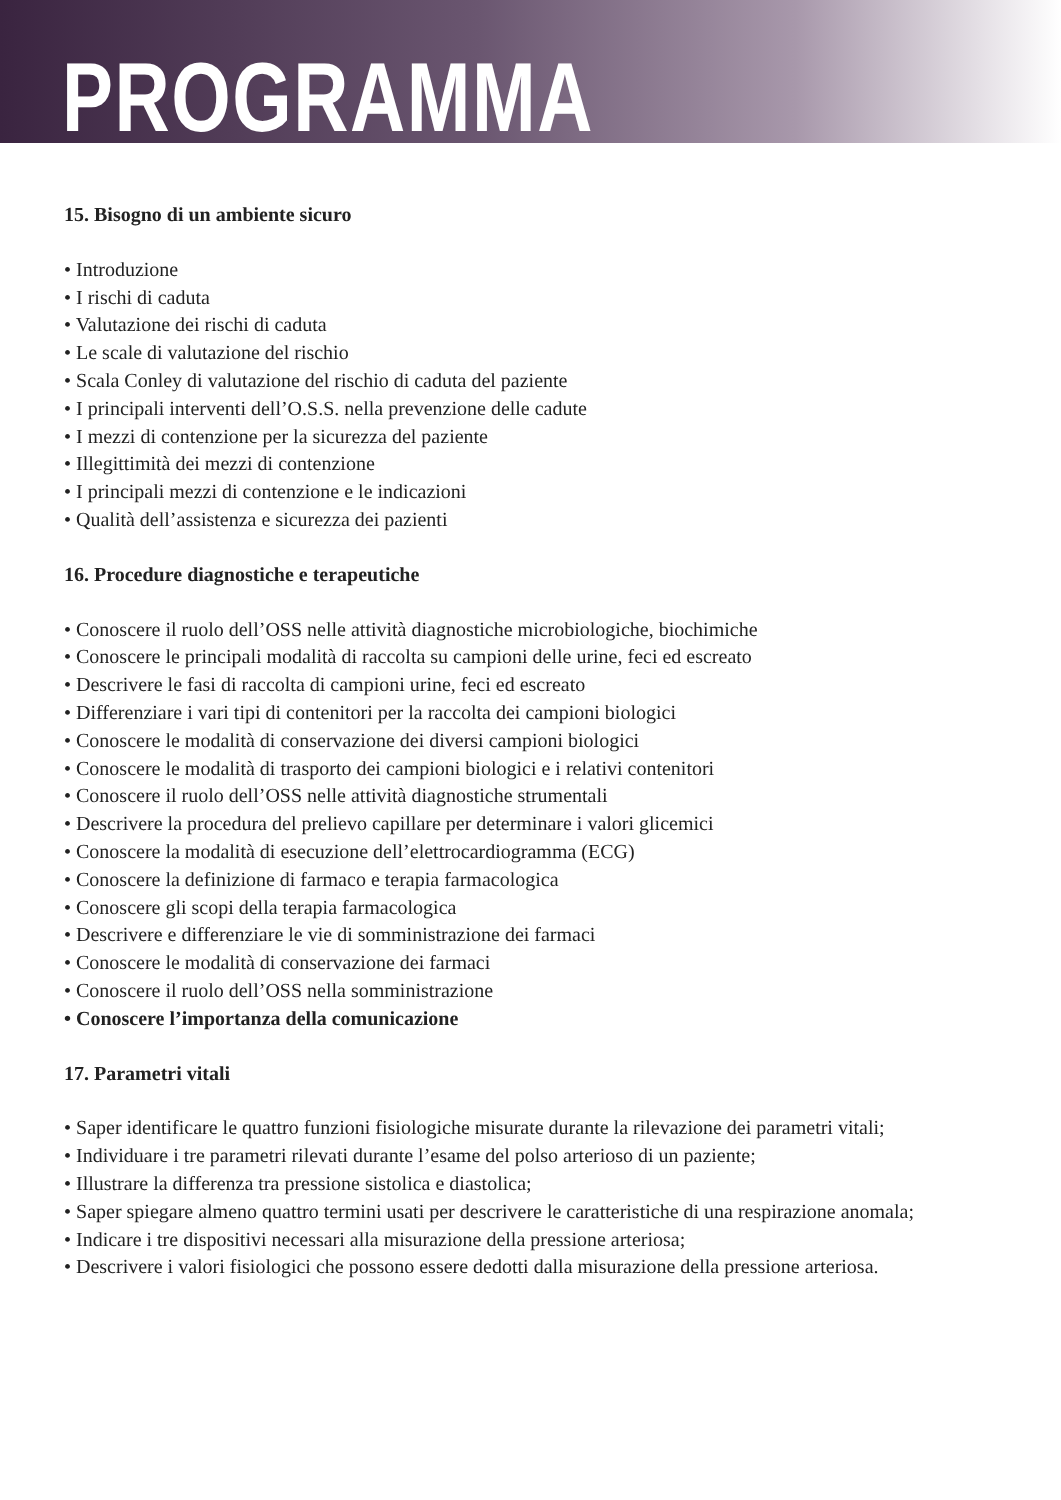PROGRAMMA
15. Bisogno di un ambiente sicuro
• Introduzione
• I rischi di caduta
• Valutazione dei rischi di caduta
• Le scale di valutazione del rischio
• Scala Conley di valutazione del rischio di caduta del paziente
• I principali interventi dell’O.S.S. nella prevenzione delle cadute
• I mezzi di contenzione per la sicurezza del paziente
• Illegittimità dei mezzi di contenzione
• I principali mezzi di contenzione e le indicazioni
• Qualità dell’assistenza e sicurezza dei pazienti
16. Procedure diagnostiche e terapeutiche
• Conoscere il ruolo dell’OSS nelle attività diagnostiche microbiologiche, biochimiche
• Conoscere le principali modalità di raccolta su campioni delle urine, feci ed escreato
• Descrivere le fasi di raccolta di campioni urine, feci ed escreato
• Differenziare i vari tipi di contenitori per la raccolta dei campioni biologici
• Conoscere le modalità di conservazione dei diversi campioni biologici
• Conoscere le modalità di trasporto dei campioni biologici e i relativi contenitori
• Conoscere il ruolo dell’OSS nelle attività diagnostiche strumentali
• Descrivere la procedura del prelievo capillare per determinare i valori glicemici
• Conoscere la modalità di esecuzione dell’elettrocardiogramma (ECG)
• Conoscere la definizione di farmaco e terapia farmacologica
• Conoscere gli scopi della terapia farmacologica
• Descrivere e differenziare le vie di somministrazione dei farmaci
• Conoscere le modalità di conservazione dei farmaci
• Conoscere il ruolo dell’OSS nella somministrazione
• Conoscere l’importanza della comunicazione
17. Parametri vitali
• Saper identificare le quattro funzioni fisiologiche misurate durante la rilevazione dei parametri vitali;
• Individuare i tre parametri rilevati durante l’esame del polso arterioso di un paziente;
• Illustrare la differenza tra pressione sistolica e diastolica;
• Saper spiegare almeno quattro termini usati per descrivere le caratteristiche di una respirazione anomala;
• Indicare i tre dispositivi necessari alla misurazione della pressione arteriosa;
• Descrivere i valori fisiologici che possono essere dedotti dalla misurazione della pressione arteriosa.